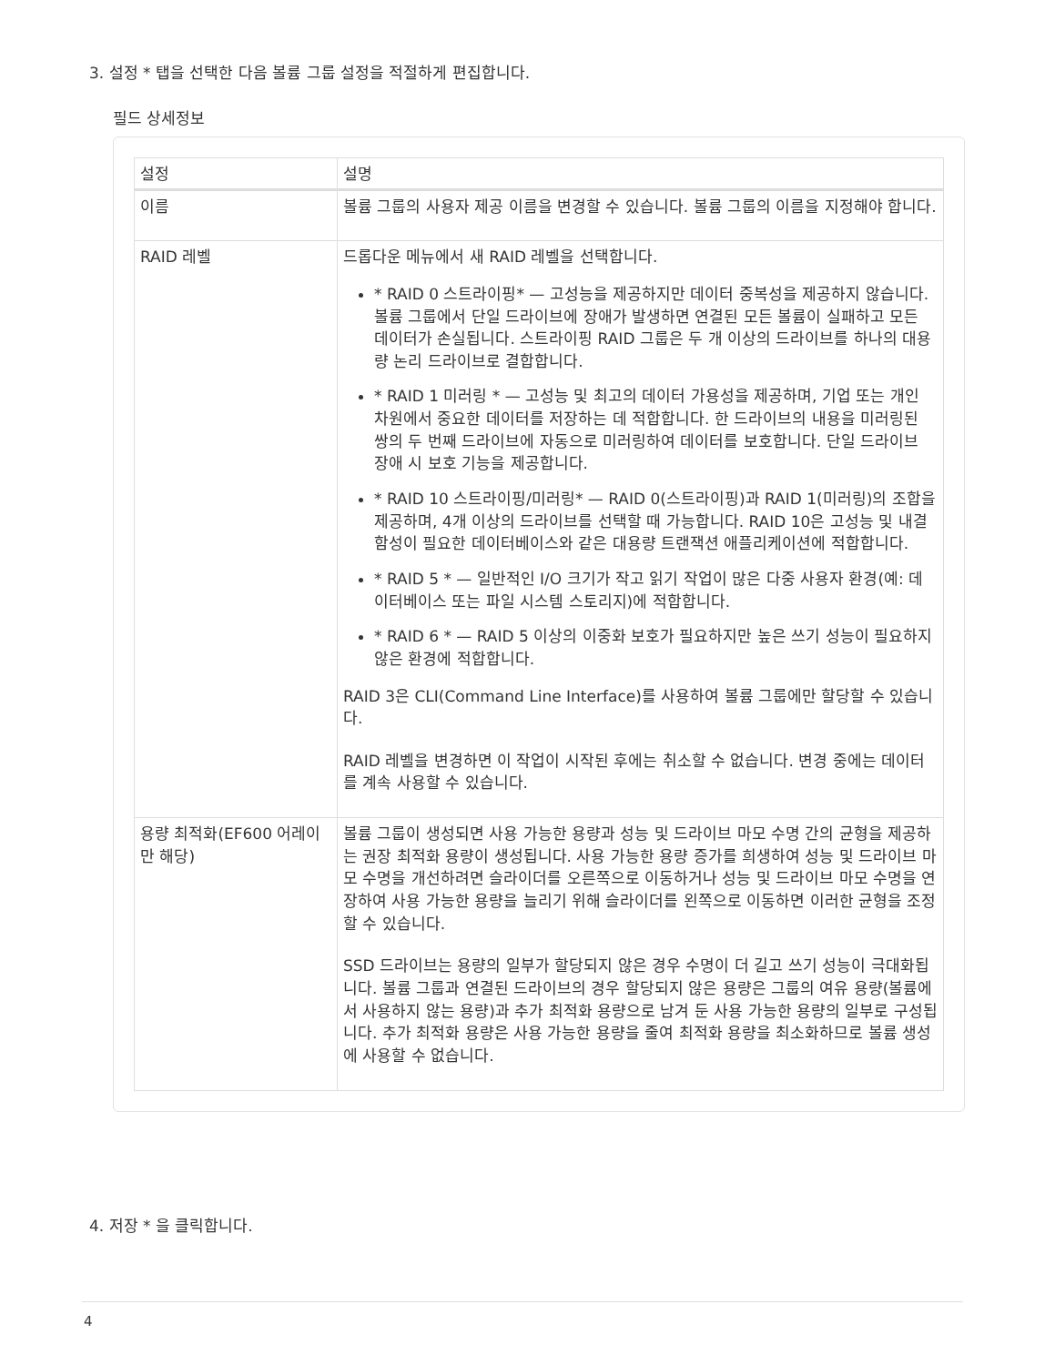3. 설정 * 탭을 선택한 다음 볼륨 그룹 설정을 적절하게 편집합니다.
필드 상세정보
| 설정 | 설명 |
| --- | --- |
| 이름 | 볼륨 그룹의 사용자 제공 이름을 변경할 수 있습니다. 볼륨 그룹의 이름을 지정해야 합니다. |
| RAID 레벨 | 드롭다운 메뉴에서 새 RAID 레벨을 선택합니다. * RAID 0 스트라이핑* — 고성능을 제공하지만 데이터 중복성을 제공하지 않습니다. 볼륨 그룹에서 단일 드라이브에 장애가 발생하면 연결된 모든 볼륨이 실패하고 모든 데이터가 손실됩니다. 스트라이핑 RAID 그룹은 두 개 이상의 드라이브를 하나의 대용량 논리 드라이브로 결합합니다. * RAID 1 미러링 * — 고성능 및 최고의 데이터 가용성을 제공하며, 기업 또는 개인 차원에서 중요한 데이터를 저장하는 데 적합합니다. 한 드라이브의 내용을 미러링된 쌍의 두 번째 드라이브에 자동으로 미러링하여 데이터를 보호합니다. 단일 드라이브 장애 시 보호 기능을 제공합니다. * RAID 10 스트라이핑/미러링* — RAID 0(스트라이핑)과 RAID 1(미러링)의 조합을 제공하며, 4개 이상의 드라이브를 선택할 때 가능합니다. RAID 10은 고성능 및 내결함성이 필요한 데이터베이스와 같은 대용량 트랜잭션 애플리케이션에 적합합니다. * RAID 5 * — 일반적인 I/O 크기가 작고 읽기 작업이 많은 다중 사용자 환경(예: 데이터베이스 또는 파일 시스템 스토리지)에 적합합니다. * RAID 6 * — RAID 5 이상의 이중화 보호가 필요하지만 높은 쓰기 성능이 필요하지 않은 환경에 적합합니다. RAID 3은 CLI(Command Line Interface)를 사용하여 볼륨 그룹에만 할당할 수 있습니다. RAID 레벨을 변경하면 이 작업이 시작된 후에는 취소할 수 없습니다. 변경 중에는 데이터를 계속 사용할 수 있습니다. |
| 용량 최적화(EF600 어레이만 해당) | 볼륨 그룹이 생성되면 사용 가능한 용량과 성능 및 드라이브 마모 수명 간의 균형을 제공하는 권장 최적화 용량이 생성됩니다. 사용 가능한 용량 증가를 희생하여 성능 및 드라이브 마모 수명을 개선하려면 슬라이더를 오른쪽으로 이동하거나 성능 및 드라이브 마모 수명을 연장하여 사용 가능한 용량을 늘리기 위해 슬라이더를 왼쪽으로 이동하면 이러한 균형을 조정할 수 있습니다. SSD 드라이브는 용량의 일부가 할당되지 않은 경우 수명이 더 길고 쓰기 성능이 극대화됩니다. 볼륨 그룹과 연결된 드라이브의 경우 할당되지 않은 용량은 그룹의 여유 용량(볼륨에서 사용하지 않는 용량)과 추가 최적화 용량으로 남겨 둔 사용 가능한 용량의 일부로 구성됩니다. 추가 최적화 용량은 사용 가능한 용량을 줄여 최적화 용량을 최소화하므로 볼륨 생성에 사용할 수 없습니다. |
4. 저장 * 을 클릭합니다.
4